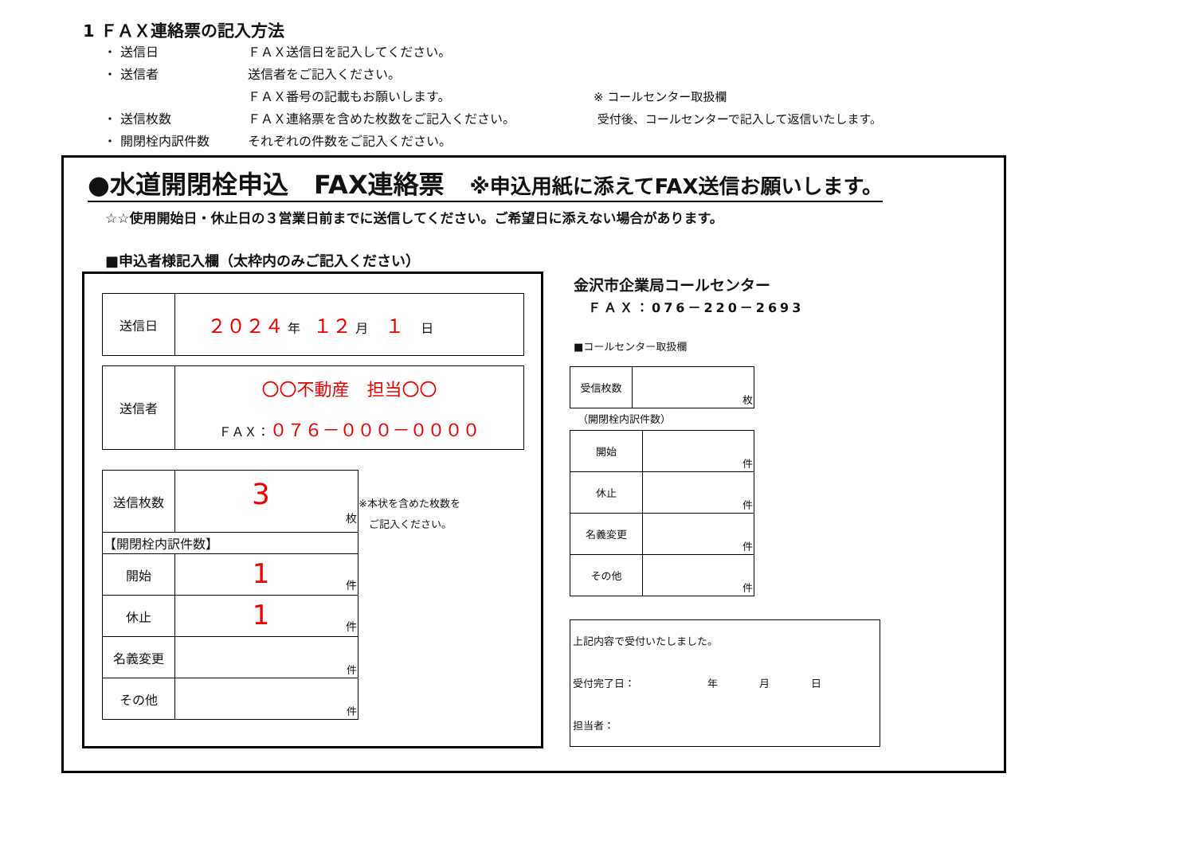1 ＦＡＸ連絡票の記入方法
| ・ 送信日 | ＦＡＸ送信日を記入してください。 |
| ・ 送信者 | 送信者をご記入ください。 ＦＡＸ番号の記載もお願いします。 |
| ・ 送信枚数 | ＦＡＸ連絡票を含めた枚数をご記入ください。 |
| ・ 開閉栓内訳件数 | それぞれの件数をご記入ください。 |
※ コールセンター取扱欄
受付後、コールセンターで記入して返信いたします。
●水道開閉栓申込　FAX連絡票　※申込用紙に添えてFAX送信お願いします。
☆☆使用開始日・休止日の３営業日前までに送信してください。ご希望日に添えない場合があります。
■申込者様記入欄（太枠内のみご記入ください）
| 送信日 | ２０２４ 年 １２ 月 １ 日 |
| 送信者 | 〇〇不動産 担当〇〇 ＦＡＸ： ０７６－０００－００００ |
| 送信枚数 | 3 枚 |
| 【開閉栓内訳件数】 | |
| 開始 | 1 件 |
| 休止 | 1 件 |
| 名義変更 | 件 |
| その他 | 件 |
※本状を含めた枚数を
　ご記入ください。
金沢市企業局コールセンター
ＦＡＸ：076－220－2693
■コールセンター取扱欄
| 受信枚数 | 枚 |
（開閉栓内訳件数）
| 開始 | 件 |
| 休止 | 件 |
| 名義変更 | 件 |
| その他 | 件 |
上記内容で受付いたしました。
受付完了日：　　　　　　　年　　　　月　　　　日
担当者：